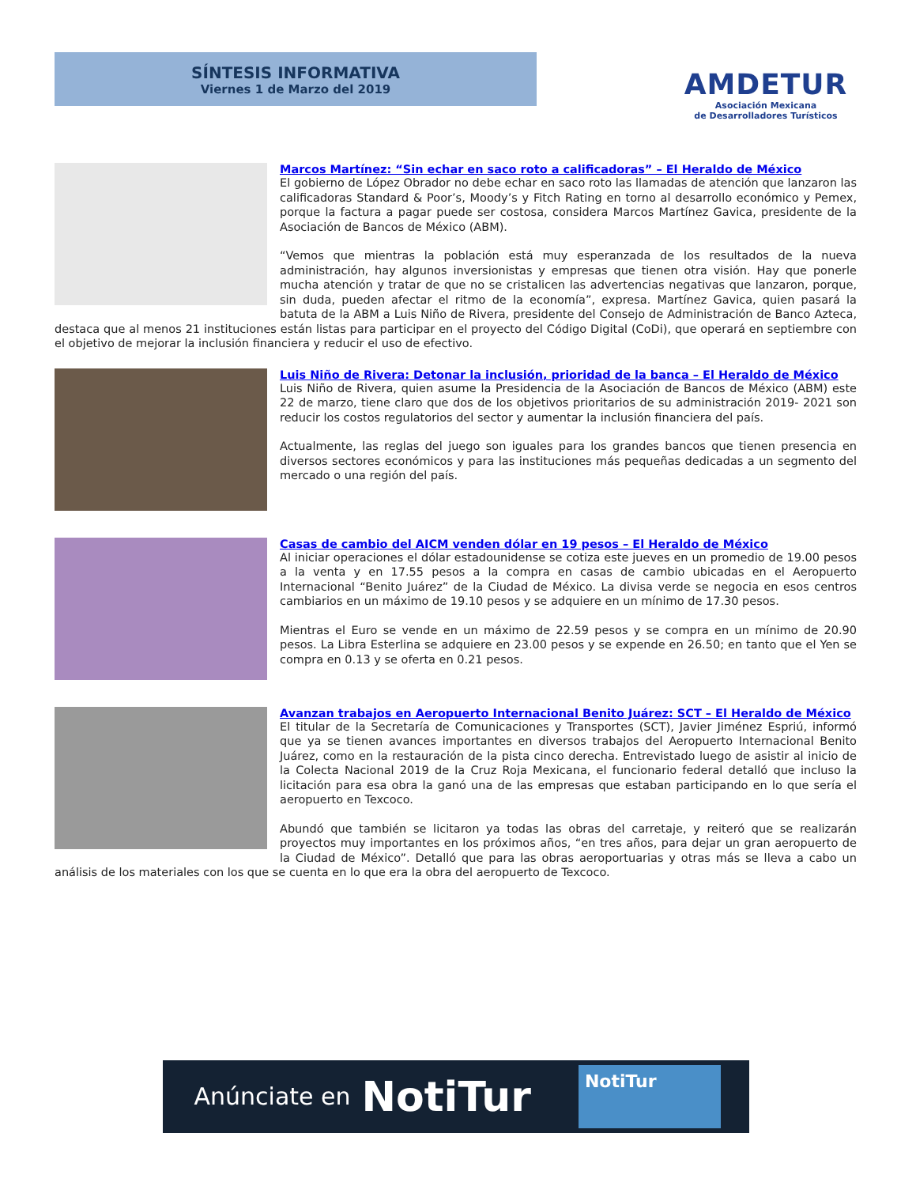SÍNTESIS INFORMATIVA
Viernes 1 de Marzo del 2019
AMDETUR
Asociación Mexicana
de Desarrolladores Turísticos
Marcos Martínez: “Sin echar en saco roto a calificadoras” – El Heraldo de México
El gobierno de López Obrador no debe echar en saco roto las llamadas de atención que lanzaron las calificadoras Standard & Poor’s, Moody’s y Fitch Rating en torno al desarrollo económico y Pemex, porque la factura a pagar puede ser costosa, considera Marcos Martínez Gavica, presidente de la Asociación de Bancos de México (ABM).
“Vemos que mientras la población está muy esperanzada de los resultados de la nueva administración, hay algunos inversionistas y empresas que tienen otra visión. Hay que ponerle mucha atención y tratar de que no se cristalicen las advertencias negativas que lanzaron, porque, sin duda, pueden afectar el ritmo de la economía”, expresa. Martínez Gavica, quien pasará la batuta de la ABM a Luis Niño de Rivera, presidente del Consejo de Administración de Banco Azteca, destaca que al menos 21 instituciones están listas para participar en el proyecto del Código Digital (CoDi), que operará en septiembre con el objetivo de mejorar la inclusión financiera y reducir el uso de efectivo.
Luis Niño de Rivera: Detonar la inclusión, prioridad de la banca – El Heraldo de México
Luis Niño de Rivera, quien asume la Presidencia de la Asociación de Bancos de México (ABM) este 22 de marzo, tiene claro que dos de los objetivos prioritarios de su administración 2019- 2021 son reducir los costos regulatorios del sector y aumentar la inclusión financiera del país.
Actualmente, las reglas del juego son iguales para los grandes bancos que tienen presencia en diversos sectores económicos y para las instituciones más pequeñas dedicadas a un segmento del mercado o una región del país.
Casas de cambio del AICM venden dólar en 19 pesos – El Heraldo de México
Al iniciar operaciones el dólar estadounidense se cotiza este jueves en un promedio de 19.00 pesos a la venta y en 17.55 pesos a la compra en casas de cambio ubicadas en el Aeropuerto Internacional “Benito Juárez” de la Ciudad de México. La divisa verde se negocia en esos centros cambiarios en un máximo de 19.10 pesos y se adquiere en un mínimo de 17.30 pesos.
Mientras el Euro se vende en un máximo de 22.59 pesos y se compra en un mínimo de 20.90 pesos. La Libra Esterlina se adquiere en 23.00 pesos y se expende en 26.50; en tanto que el Yen se compra en 0.13 y se oferta en 0.21 pesos.
Avanzan trabajos en Aeropuerto Internacional Benito Juárez: SCT – El Heraldo de México
El titular de la Secretaría de Comunicaciones y Transportes (SCT), Javier Jiménez Espriú, informó que ya se tienen avances importantes en diversos trabajos del Aeropuerto Internacional Benito Juárez, como en la restauración de la pista cinco derecha. Entrevistado luego de asistir al inicio de la Colecta Nacional 2019 de la Cruz Roja Mexicana, el funcionario federal detalló que incluso la licitación para esa obra la ganó una de las empresas que estaban participando en lo que sería el aeropuerto en Texcoco.
Abundó que también se licitaron ya todas las obras del carretaje, y reiteró que se realizarán proyectos muy importantes en los próximos años, “en tres años, para dejar un gran aeropuerto de la Ciudad de México”. Detalló que para las obras aeroportuarias y otras más se lleva a cabo un análisis de los materiales con los que se cuenta en lo que era la obra del aeropuerto de Texcoco.
Anúnciate en NotiTur
NotiTur